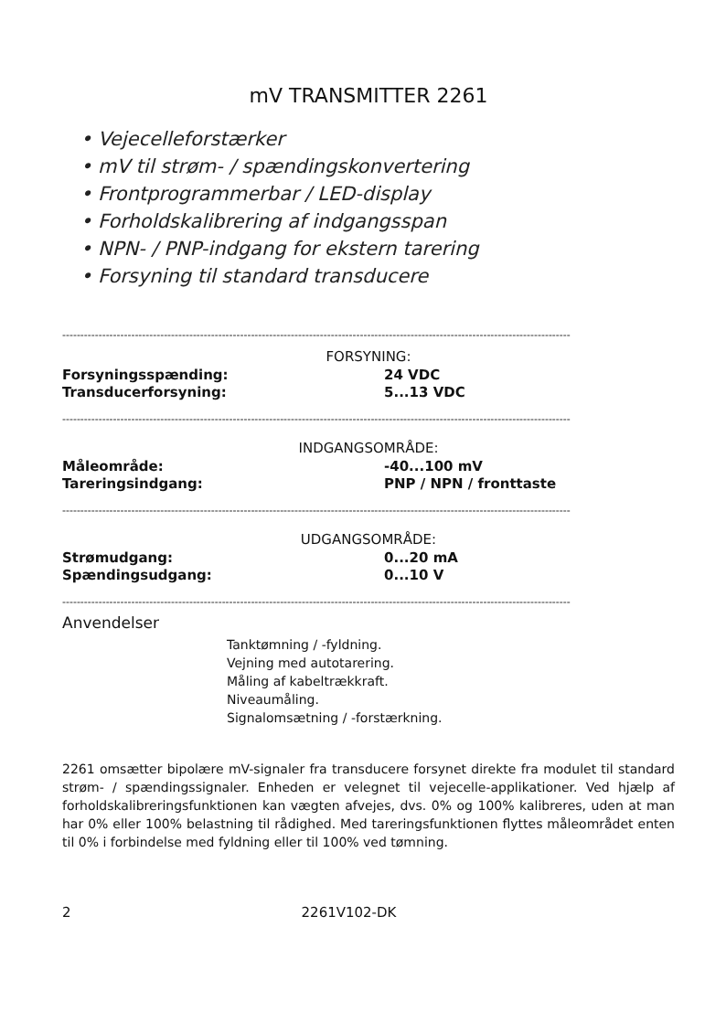mV TRANSMITTER 2261
• Vejecelleforstærker
• mV til strøm- / spændingskonvertering
• Frontprogrammerbar / LED-display
• Forholdskalibrering af indgangsspan
• NPN- / PNP-indgang for ekstern tarering
• Forsyning til standard transducere
--------------------------------------------------------------------------------------------------------------------------------------------
| FORSYNING: | |
| --- | --- |
| Forsyningsspænding: | 24 VDC |
| Transducerforsyning: | 5...13 VDC |
--------------------------------------------------------------------------------------------------------------------------------------------
| INDGANGSOMRÅDE: | |
| --- | --- |
| Måleområde: | -40...100 mV |
| Tareringsindgang: | PNP / NPN / fronttaste |
--------------------------------------------------------------------------------------------------------------------------------------------
| UDGANGSOMRÅDE: | |
| --- | --- |
| Strømudgang: | 0...20 mA |
| Spændingsudgang: | 0...10 V |
--------------------------------------------------------------------------------------------------------------------------------------------
Anvendelser
Tanktømning / -fyldning.
Vejning med autotarering.
Måling af kabeltrækkraft.
Niveaumåling.
Signalomsætning / -forstærkning.
2261 omsætter bipolære mV-signaler fra transducere forsynet direkte fra modulet til standard strøm- / spændingssignaler. Enheden er velegnet til vejecelle-applika­tioner. Ved hjælp af forholdskalibreringsfunktionen kan vægten afvejes, dvs. 0% og 100% kalibreres, uden at man har 0% eller 100% belastning til rådighed. Med tareringsfunktionen flyttes måleområdet enten til 0% i forbindelse med fyldning eller til 100% ved tømning.
2 2261V102-DK